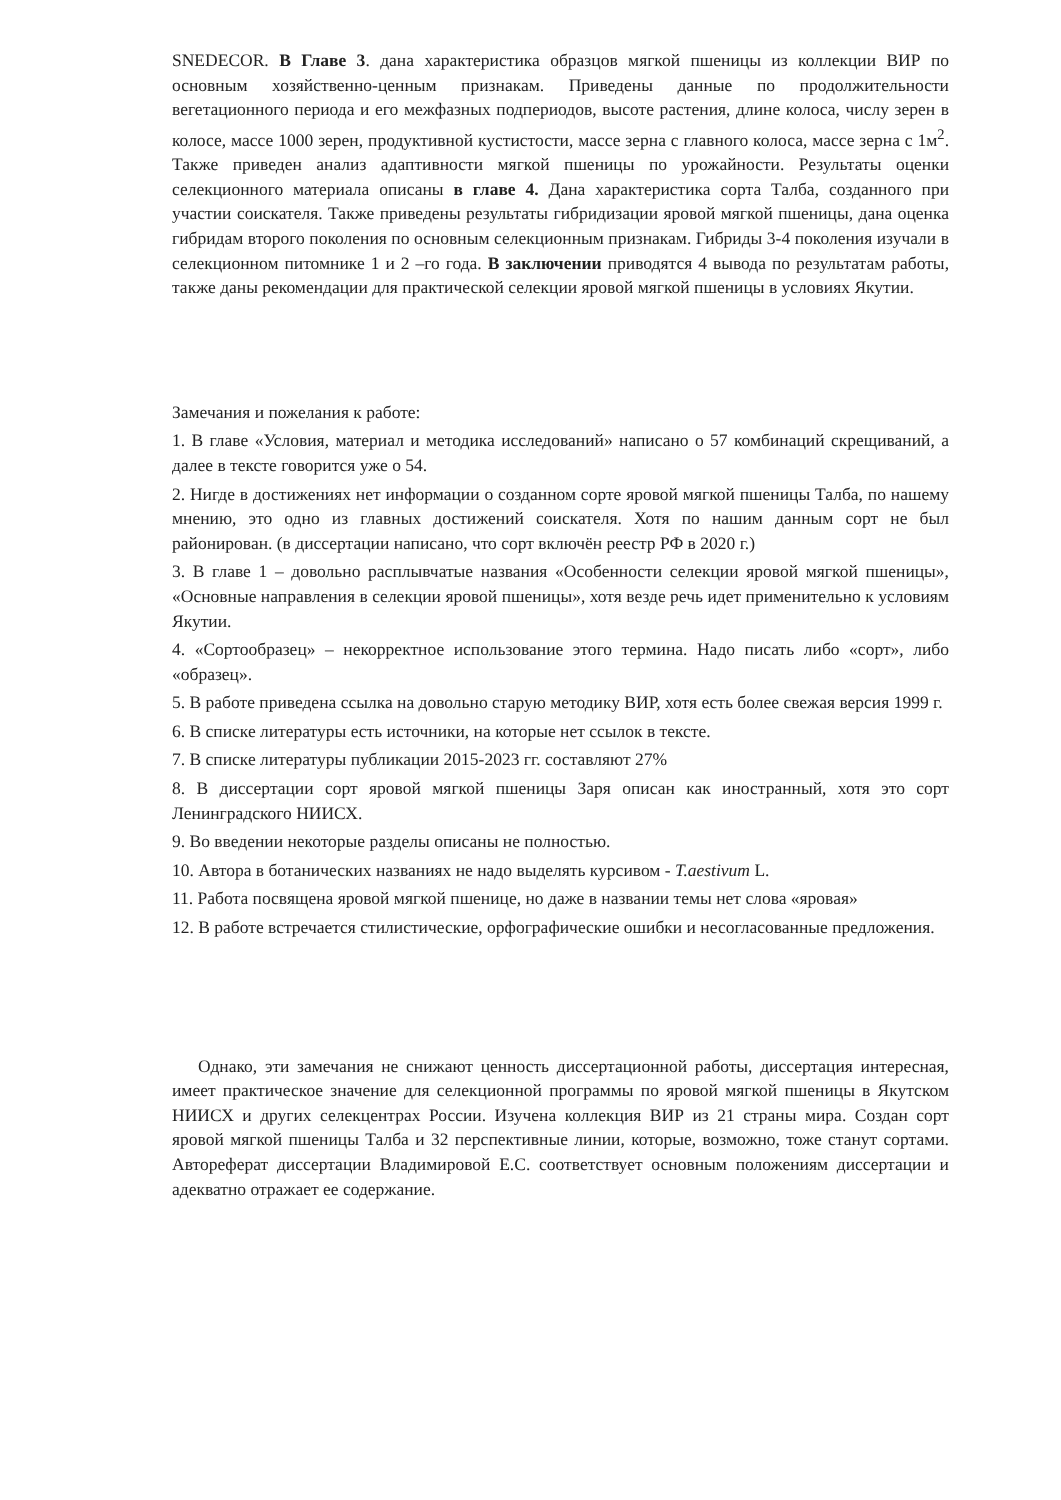SNEDECOR. В Главе 3. дана характеристика образцов мягкой пшеницы из коллекции ВИР по основным хозяйственно-ценным признакам. Приведены данные по продолжительности вегетационного периода и его межфазных подпериодов, высоте растения, длине колоса, числу зерен в колосе, массе 1000 зерен, продуктивной кустистости, массе зерна с главного колоса, массе зерна с 1м<sup>2</sup>. Также приведен анализ адаптивности мягкой пшеницы по урожайности. Результаты оценки селекционного материала описаны в главе 4. Дана характеристика сорта Талба, созданного при участии соискателя. Также приведены результаты гибридизации яровой мягкой пшеницы, дана оценка гибридам второго поколения по основным селекционным признакам. Гибриды 3-4 поколения изучали в селекционном питомнике 1 и 2 –го года. В заключении приводятся 4 вывода по результатам работы, также даны рекомендации для практической селекции яровой мягкой пшеницы в условиях Якутии.
Замечания и пожелания к работе:
1. В главе «Условия, материал и методика исследований» написано о 57 комбинаций скрещиваний, а далее в тексте говорится уже о 54.
2. Нигде в достижениях нет информации о созданном сорте яровой мягкой пшеницы Талба, по нашему мнению, это одно из главных достижений соискателя. Хотя по нашим данным сорт не был районирован. (в диссертации написано, что сорт включён реестр РФ в 2020 г.)
3. В главе 1 – довольно расплывчатые названия «Особенности селекции яровой мягкой пшеницы», «Основные направления в селекции яровой пшеницы», хотя везде речь идет применительно к условиям Якутии.
4. «Сортообразец» – некорректное использование этого термина. Надо писать либо «сорт», либо «образец».
5. В работе приведена ссылка на довольно старую методику ВИР, хотя есть более свежая версия 1999 г.
6. В списке литературы есть источники, на которые нет ссылок в тексте.
7. В списке литературы публикации 2015-2023 гг. составляют 27%
8. В диссертации сорт яровой мягкой пшеницы Заря описан как иностранный, хотя это сорт Ленинградского НИИСХ.
9. Во введении некоторые разделы описаны не полностью.
10. Автора в ботанических названиях не надо выделять курсивом - T.aestivum L.
11. Работа посвящена яровой мягкой пшенице, но даже в названии темы нет слова «яровая»
12. В работе встречается стилистические, орфографические ошибки и несогласованные предложения.
Однако, эти замечания не снижают ценность диссертационной работы, диссертация интересная, имеет практическое значение для селекционной программы по яровой мягкой пшеницы в Якутском НИИСХ и других селекцентрах России. Изучена коллекция ВИР из 21 страны мира. Создан сорт яровой мягкой пшеницы Талба и 32 перспективные линии, которые, возможно, тоже станут сортами. Автореферат диссертации Владимировой Е.С. соответствует основным положениям диссертации и адекватно отражает ее содержание.